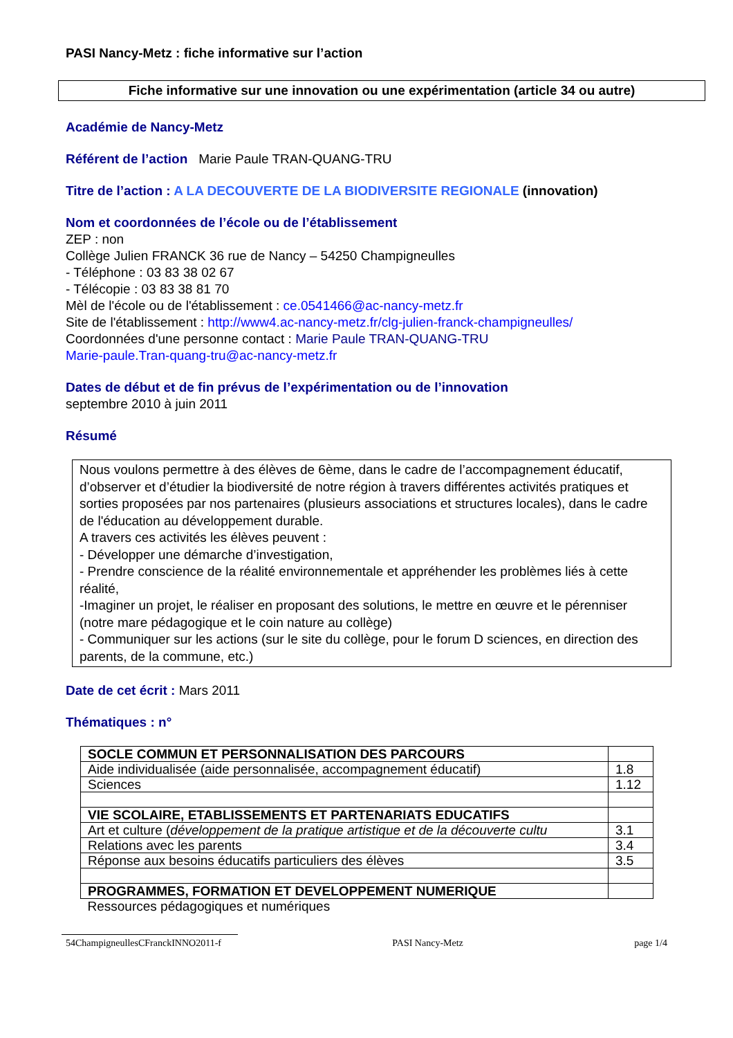PASI Nancy-Metz : fiche informative sur l’action
Fiche informative sur une innovation ou une expérimentation (article 34 ou autre)
Académie de Nancy-Metz
Référent de l’action Marie Paule TRAN-QUANG-TRU
Titre de l’action : A LA DECOUVERTE DE LA BIODIVERSITE REGIONALE (innovation)
Nom et coordonnées de l’école ou de l’établissement
ZEP : non
Collège Julien FRANCK 36 rue de Nancy – 54250 Champigneulles
- Téléphone : 03 83 38 02 67
- Télécopie : 03 83 38 81 70
Mèl de l'école ou de l'établissement : ce.0541466@ac-nancy-metz.fr
Site de l'établissement : http://www4.ac-nancy-metz.fr/clg-julien-franck-champigneulles/
Coordonnées d'une personne contact : Marie Paule TRAN-QUANG-TRU
Marie-paule.Tran-quang-tru@ac-nancy-metz.fr
Dates de début et de fin prévus de l’expérimentation ou de l’innovation
septembre 2010 à juin 2011
Résumé
Nous voulons permettre à des élèves de 6ème, dans le cadre de l’accompagnement éducatif, d’observer et d’étudier la biodiversité de notre région à travers différentes activités pratiques et sorties proposées par nos partenaires (plusieurs associations et structures locales), dans le cadre de l'éducation au développement durable.
A travers ces activités les élèves peuvent :
- Développer une démarche d’investigation,
- Prendre conscience de la réalité environnementale et appréhender les problèmes liés à cette réalité,
-Imaginer un projet, le réaliser en proposant des solutions, le mettre en œuvre et le pérenniser (notre mare pédagogique et le coin nature au collège)
- Communiquer sur les actions (sur le site du collège, pour le forum D sciences, en direction des parents, de la commune, etc.)
Date de cet écrit : Mars 2011
Thématiques : n°
| SOCLE COMMUN ET PERSONNALISATION DES PARCOURS | |
| Aide individualisée (aide personnalisée, accompagnement éducatif) | 1.8 |
| Sciences | 1.12 |
| VIE SCOLAIRE, ETABLISSEMENTS ET PARTENARIATS EDUCATIFS | |
| Art et culture ( développement de la pratique artistique et de la découverte cultu | 3.1 |
| Relations avec les parents | 3.4 |
| Réponse aux besoins éducatifs particuliers des élèves | 3.5 |
| PROGRAMMES, FORMATION ET DEVELOPPEMENT NUMERIQUE | |
| Ressources pédagogiques et numériques | |
54ChampigneullesCFranckINNO2011-f PASI Nancy-Metz page 1/4